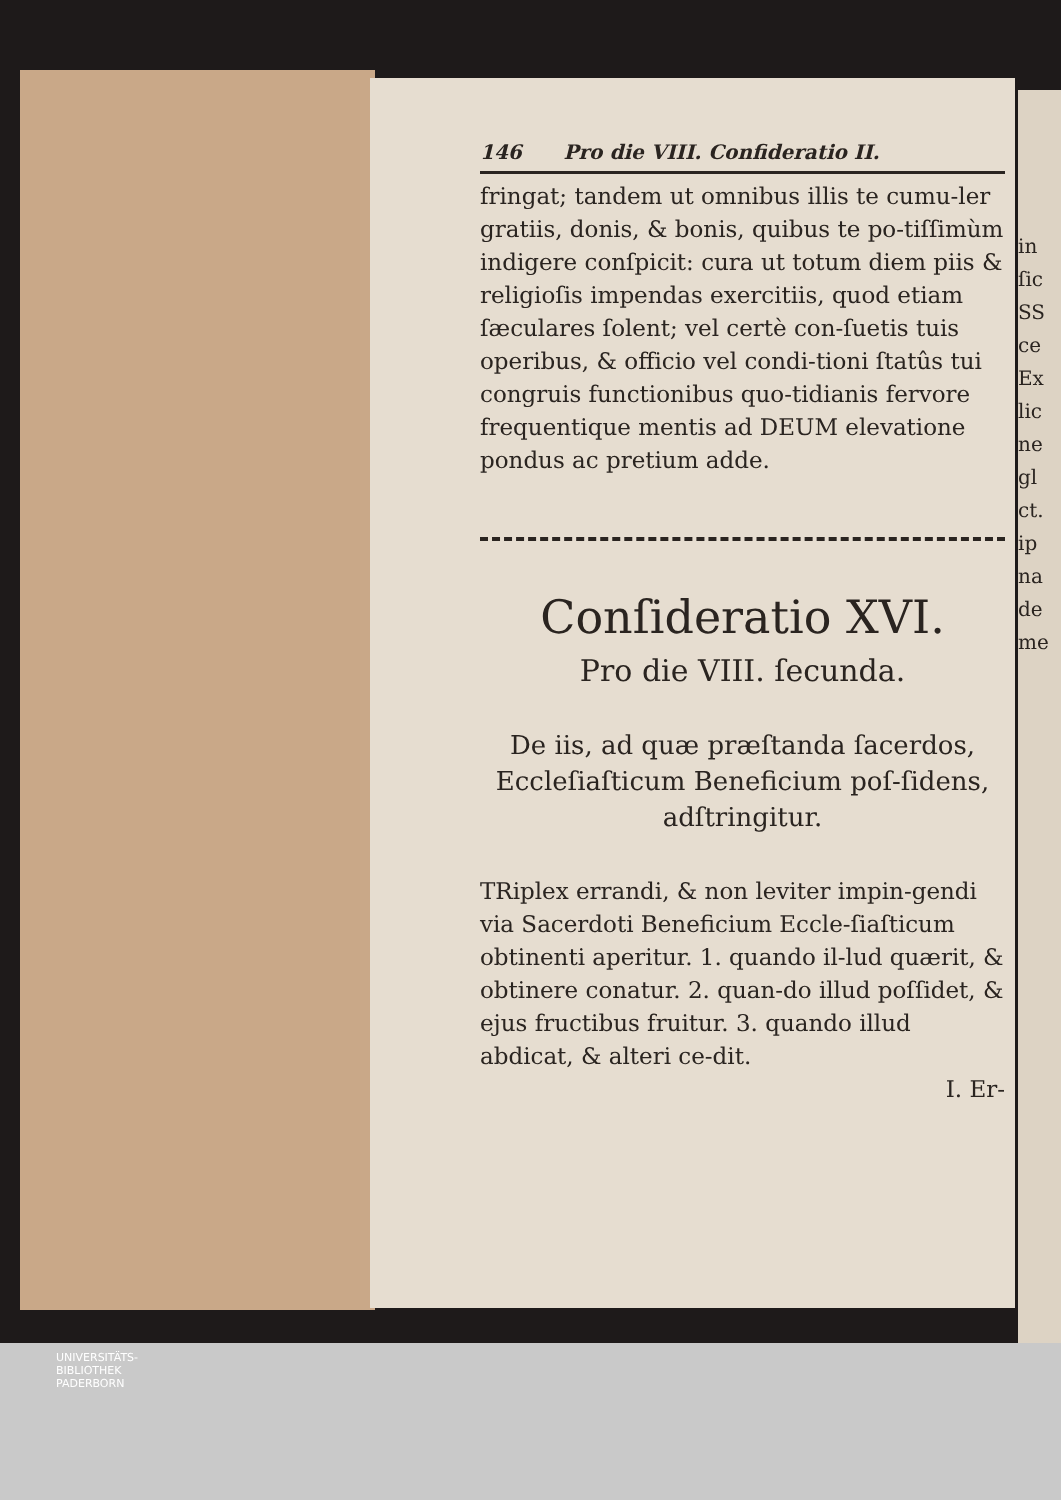146 Pro die VIII. Confideratio II.
fringat; tandem ut omnibus illis te cumu-ler gratiis, donis, & bonis, quibus te po-tiſſimùm indigere conſpicit: cura ut totum diem piis & religioſis impendas exercitiis, quod etiam ſæculares ſolent; vel certè con-ſuetis tuis operibus, & officio vel condi-tioni ſtatûs tui congruis functionibus quo-tidianis fervore frequentique mentis ad DEUM elevatione pondus ac pretium adde.
Conſideratio XVI.
Pro die VIII. ſecunda.
De iis, ad quæ præſtanda ſacerdos, Eccleſiaſticum Beneficium poſ-ſidens, adſtringitur.
TRiplex errandi, & non leviter impin-gendi via Sacerdoti Beneficium Eccle-ſiaſticum obtinenti aperitur. 1. quando il-lud quærit, & obtinere conatur. 2. quan-do illud poſſidet, & ejus fructibus fruitur. 3. quando illud abdicat, & alteri ce-dit.
I. Er-
in
ſic
SS
ce
Ex
lic
ne
gl
ct.
ip
na
de
me
UNIVERSITÄTS-
BIBLIOTHEK
PADERBORN